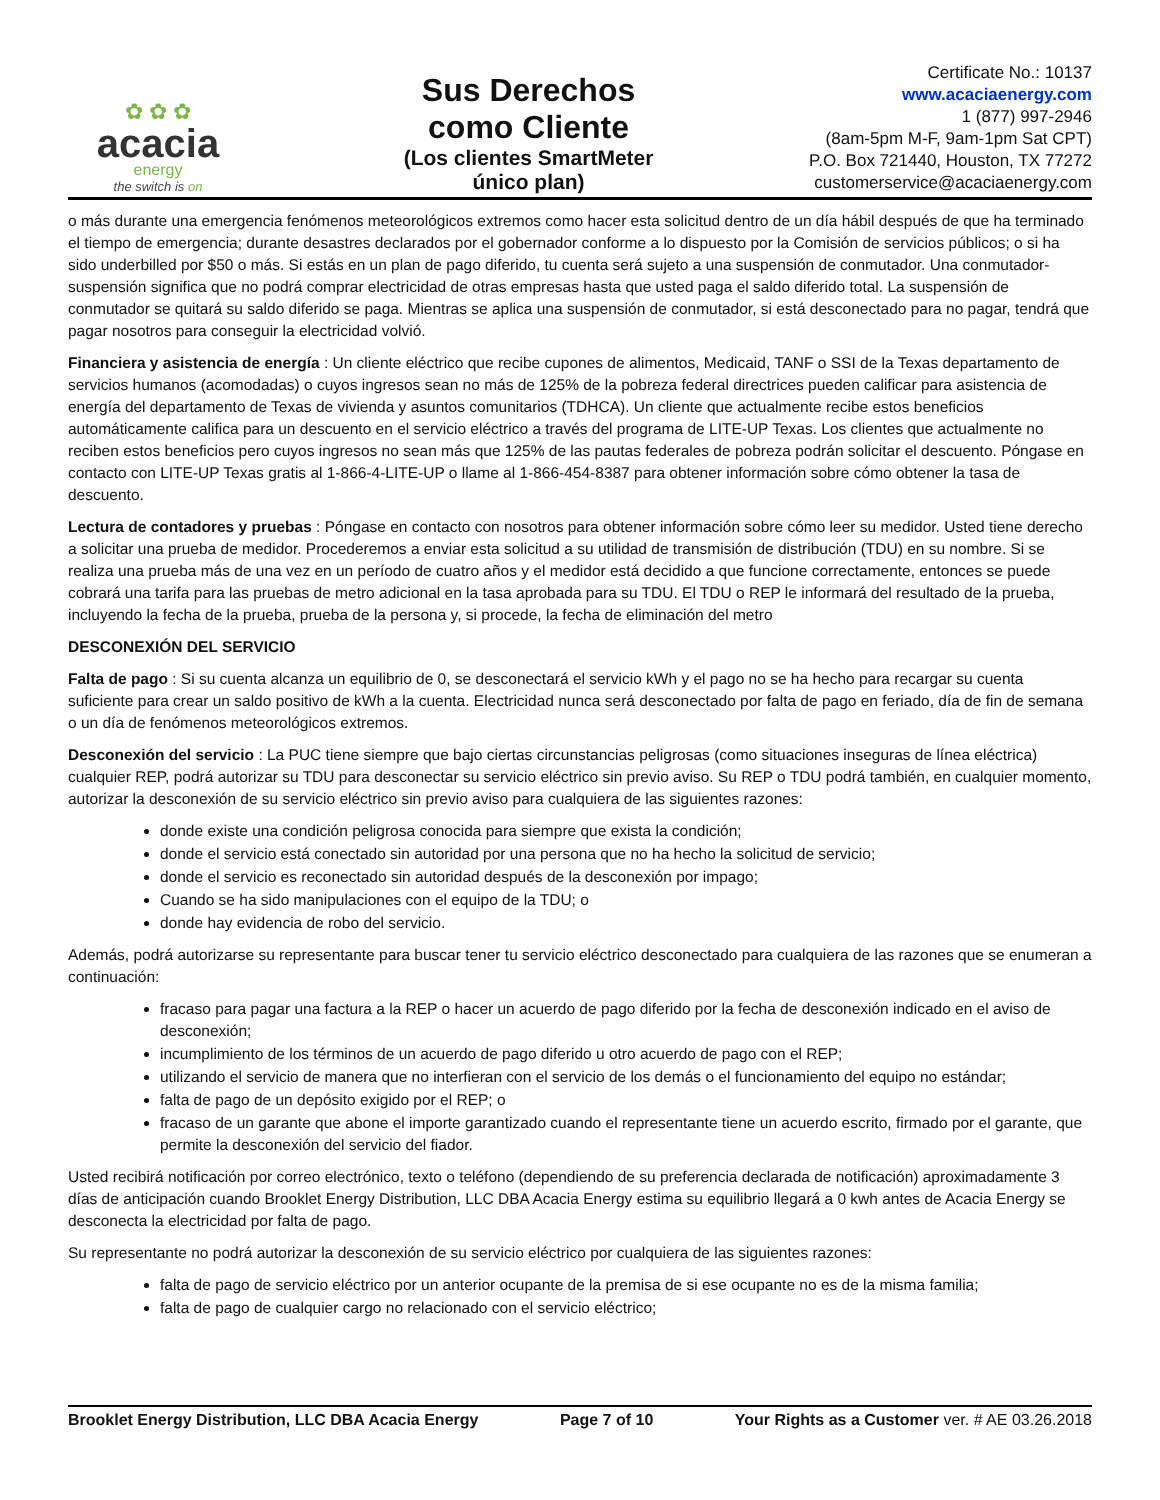✿ ✿ ✿
acacia
energy
the switch is on
Sus Derechos
como Cliente
(Los clientes SmartMeter
único plan)
Certificate No.: 10137
www.acaciaenergy.com
1 (877) 997-2946
(8am-5pm M-F, 9am-1pm Sat CPT)
P.O. Box 721440, Houston, TX 77272
customerservice@acaciaenergy.com
o más durante una emergencia fenómenos meteorológicos extremos como hacer esta solicitud dentro de un día hábil después de que ha terminado el tiempo de emergencia; durante desastres declarados por el gobernador conforme a lo dispuesto por la Comisión de servicios públicos; o si ha sido underbilled por $50 o más. Si estás en un plan de pago diferido, tu cuenta será sujeto a una suspensión de conmutador. Una conmutador-suspensión significa que no podrá comprar electricidad de otras empresas hasta que usted paga el saldo diferido total. La suspensión de conmutador se quitará su saldo diferido se paga. Mientras se aplica una suspensión de conmutador, si está desconectado para no pagar, tendrá que pagar nosotros para conseguir la electricidad volvió.
Financiera y asistencia de energía : Un cliente eléctrico que recibe cupones de alimentos, Medicaid, TANF o SSI de la Texas departamento de servicios humanos (acomodadas) o cuyos ingresos sean no más de 125% de la pobreza federal directrices pueden calificar para asistencia de energía del departamento de Texas de vivienda y asuntos comunitarios (TDHCA). Un cliente que actualmente recibe estos beneficios automáticamente califica para un descuento en el servicio eléctrico a través del programa de LITE-UP Texas. Los clientes que actualmente no reciben estos beneficios pero cuyos ingresos no sean más que 125% de las pautas federales de pobreza podrán solicitar el descuento. Póngase en contacto con LITE-UP Texas gratis al 1-866-4-LITE-UP o llame al 1-866-454-8387 para obtener información sobre cómo obtener la tasa de descuento.
Lectura de contadores y pruebas : Póngase en contacto con nosotros para obtener información sobre cómo leer su medidor. Usted tiene derecho a solicitar una prueba de medidor. Procederemos a enviar esta solicitud a su utilidad de transmisión de distribución (TDU) en su nombre. Si se realiza una prueba más de una vez en un período de cuatro años y el medidor está decidido a que funcione correctamente, entonces se puede cobrará una tarifa para las pruebas de metro adicional en la tasa aprobada para su TDU. El TDU o REP le informará del resultado de la prueba, incluyendo la fecha de la prueba, prueba de la persona y, si procede, la fecha de eliminación del metro
DESCONEXIÓN DEL SERVICIO
Falta de pago : Si su cuenta alcanza un equilibrio de 0, se desconectará el servicio kWh y el pago no se ha hecho para recargar su cuenta suficiente para crear un saldo positivo de kWh a la cuenta. Electricidad nunca será desconectado por falta de pago en feriado, día de fin de semana o un día de fenómenos meteorológicos extremos.
Desconexión del servicio : La PUC tiene siempre que bajo ciertas circunstancias peligrosas (como situaciones inseguras de línea eléctrica) cualquier REP, podrá autorizar su TDU para desconectar su servicio eléctrico sin previo aviso. Su REP o TDU podrá también, en cualquier momento, autorizar la desconexión de su servicio eléctrico sin previo aviso para cualquiera de las siguientes razones:
donde existe una condición peligrosa conocida para siempre que exista la condición;
donde el servicio está conectado sin autoridad por una persona que no ha hecho la solicitud de servicio;
donde el servicio es reconectado sin autoridad después de la desconexión por impago;
Cuando se ha sido manipulaciones con el equipo de la TDU; o
donde hay evidencia de robo del servicio.
Además, podrá autorizarse su representante para buscar tener tu servicio eléctrico desconectado para cualquiera de las razones que se enumeran a continuación:
fracaso para pagar una factura a la REP o hacer un acuerdo de pago diferido por la fecha de desconexión indicado en el aviso de desconexión;
incumplimiento de los términos de un acuerdo de pago diferido u otro acuerdo de pago con el REP;
utilizando el servicio de manera que no interfieran con el servicio de los demás o el funcionamiento del equipo no estándar;
falta de pago de un depósito exigido por el REP; o
fracaso de un garante que abone el importe garantizado cuando el representante tiene un acuerdo escrito, firmado por el garante, que permite la desconexión del servicio del fiador.
Usted recibirá notificación por correo electrónico, texto o teléfono (dependiendo de su preferencia declarada de notificación) aproximadamente 3 días de anticipación cuando Brooklet Energy Distribution, LLC DBA Acacia Energy estima su equilibrio llegará a 0 kwh antes de Acacia Energy se desconecta la electricidad por falta de pago.
Su representante no podrá autorizar la desconexión de su servicio eléctrico por cualquiera de las siguientes razones:
falta de pago de servicio eléctrico por un anterior ocupante de la premisa de si ese ocupante no es de la misma familia;
falta de pago de cualquier cargo no relacionado con el servicio eléctrico;
Brooklet Energy Distribution, LLC DBA Acacia Energy Page 7 of 10 Your Rights as a Customer ver. # AE 03.26.2018